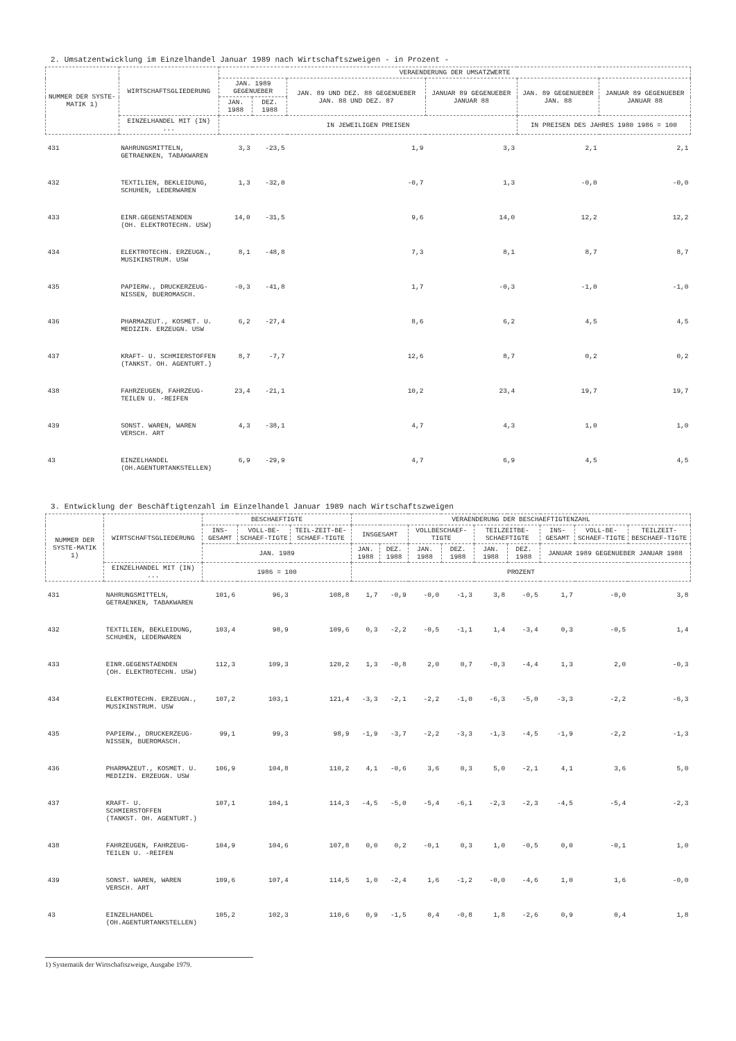2. Umsatzentwicklung im Einzelhandel Januar 1989 nach Wirtschaftszweigen - in Prozent -
| NUMMER DER SYSTE-MATIK 1) | WIRTSCHAFTSGLIEDERUNG | VERAENDERUNG DER UMSATZWERTE | | | | | |
| --- | --- | --- | --- | --- | --- | --- | --- |
| | | JAN. 1989 GEGENUEBER | | JAN. 89 UND DEZ. 88 GEGENUEBER JAN. 88 UND DEZ. 87 | JANUAR 89 GEGENUEBER JANUAR 88 | JAN. 89 GEGENUEBER JAN. 88 | JANUAR 89 GEGENUEBER JANUAR 88 |
| | | JAN. 1988 | DEZ. 1988 | | | | |
| | EINZELHANDEL MIT (IN) ... | IN JEWEILIGEN PREISEN | | | | IN PREISEN DES JAHRES 1980 1986 = 100 | |
| 431 | NAHRUNGSMITTELN, GETRAENKEN, TABAKWAREN | 3,3 | -23,5 | 1,9 | 3,3 | 2,1 | 2,1 |
| 432 | TEXTILIEN, BEKLEIDUNG, SCHUHEN, LEDERWAREN | 1,3 | -32,0 | -0,7 | 1,3 | -0,0 | -0,0 |
| 433 | EINR.GEGENSTAENDEN (OH. ELEKTROTECHN. USW) | 14,0 | -31,5 | 9,6 | 14,0 | 12,2 | 12,2 |
| 434 | ELEKTROTECHN. ERZEUGN., MUSIKINSTRUM. USW | 8,1 | -48,8 | 7,3 | 8,1 | 8,7 | 8,7 |
| 435 | PAPIERW., DRUCKERZEUG- NISSEN, BUEROMASCH. | -0,3 | -41,8 | 1,7 | -0,3 | -1,0 | -1,0 |
| 436 | PHARMAZEUT., KOSMET. U. MEDIZIN. ERZEUGN. USW | 6,2 | -27,4 | 8,6 | 6,2 | 4,5 | 4,5 |
| 437 | KRAFT- U. SCHMIERSTOFFEN (TANKST. OH. AGENTURT.) | 8,7 | -7,7 | 12,6 | 8,7 | 0,2 | 0,2 |
| 438 | FAHRZEUGEN, FAHRZEUG- TEILEN U. -REIFEN | 23,4 | -21,1 | 10,2 | 23,4 | 19,7 | 19,7 |
| 439 | SONST. WAREN, WAREN VERSCH. ART | 4,3 | -38,1 | 4,7 | 4,3 | 1,0 | 1,0 |
| 43 | EINZELHANDEL (OH.AGENTURTANKSTELLEN) | 6,9 | -29,9 | 4,7 | 6,9 | 4,5 | 4,5 |
3. Entwicklung der Beschäftigtenzahl im Einzelhandel Januar 1989 nach Wirtschaftszweigen
| NUMMER DER SYSTE-MATIK 1) | WIRTSCHAFTSGLIEDERUNG | BESCHAEFTIGTE | | | VERAENDERUNG DER BESCHAEFTIGTENZAHL | | | | | | | | |
| --- | --- | --- | --- | --- | --- | --- | --- | --- | --- | --- | --- | --- | --- |
| | | INS-GESAMT | VOLL-BE-SCHAEF-TIGTE | TEIL-ZEIT-BE-SCHAEF-TIGTE | INSGESAMT | | VOLLBESCHAEF-TIGTE | | TEILZEITBE-SCHAEFTIGTE | | INS-GESAMT | VOLL-BE-SCHAEF-TIGTE | TEILZEIT-BESCHAEF-TIGTE |
| | | JAN. 1989 | | | JAN. 1988 | DEZ. 1988 | JAN. 1988 | DEZ. 1988 | JAN. 1988 | DEZ. 1988 | JANUAR 1989 GEGENUEBER JANUAR 1988 | | |
| | EINZELHANDEL MIT (IN) ... | 1986 = 100 | | | PROZENT | | | | | | | | |
| 431 | NAHRUNGSMITTELN, GETRAENKEN, TABAKWAREN | 101,6 | 96,3 | 108,8 | 1,7 | -0,9 | -0,0 | -1,3 | 3,8 | -0,5 | 1,7 | -0,0 | 3,8 |
| 432 | TEXTILIEN, BEKLEIDUNG, SCHUHEN, LEDERWAREN | 103,4 | 98,9 | 109,6 | 0,3 | -2,2 | -0,5 | -1,1 | 1,4 | -3,4 | 0,3 | -0,5 | 1,4 |
| 433 | EINR.GEGENSTAENDEN (OH. ELEKTROTECHN. USW) | 112,3 | 109,3 | 120,2 | 1,3 | -0,8 | 2,0 | 0,7 | -0,3 | -4,4 | 1,3 | 2,0 | -0,3 |
| 434 | ELEKTROTECHN. ERZEUGN., MUSIKINSTRUM. USW | 107,2 | 103,1 | 121,4 | -3,3 | -2,1 | -2,2 | -1,0 | -6,3 | -5,0 | -3,3 | -2,2 | -6,3 |
| 435 | PAPIERW., DRUCKERZEUG- NISSEN, BUEROMASCH. | 99,1 | 99,3 | 98,9 | -1,9 | -3,7 | -2,2 | -3,3 | -1,3 | -4,5 | -1,9 | -2,2 | -1,3 |
| 436 | PHARMAZEUT., KOSMET. U. MEDIZIN. ERZEUGN. USW | 106,9 | 104,8 | 110,2 | 4,1 | -0,6 | 3,6 | 0,3 | 5,0 | -2,1 | 4,1 | 3,6 | 5,0 |
| 437 | KRAFT- U. SCHMIERSTOFFEN (TANKST. OH. AGENTURT.) | 107,1 | 104,1 | 114,3 | -4,5 | -5,0 | -5,4 | -6,1 | -2,3 | -2,3 | -4,5 | -5,4 | -2,3 |
| 438 | FAHRZEUGEN, FAHRZEUG- TEILEN U. -REIFEN | 104,9 | 104,6 | 107,8 | 0,0 | 0,2 | -0,1 | 0,3 | 1,0 | -0,5 | 0,0 | -0,1 | 1,0 |
| 439 | SONST. WAREN, WAREN VERSCH. ART | 109,6 | 107,4 | 114,5 | 1,0 | -2,4 | 1,6 | -1,2 | -0,0 | -4,6 | 1,0 | 1,6 | -0,0 |
| 43 | EINZELHANDEL (OH.AGENTURTANKSTELLEN) | 105,2 | 102,3 | 110,6 | 0,9 | -1,5 | 0,4 | -0,8 | 1,8 | -2,6 | 0,9 | 0,4 | 1,8 |
1) Systematik der Wirtschaftszweige, Ausgabe 1979.